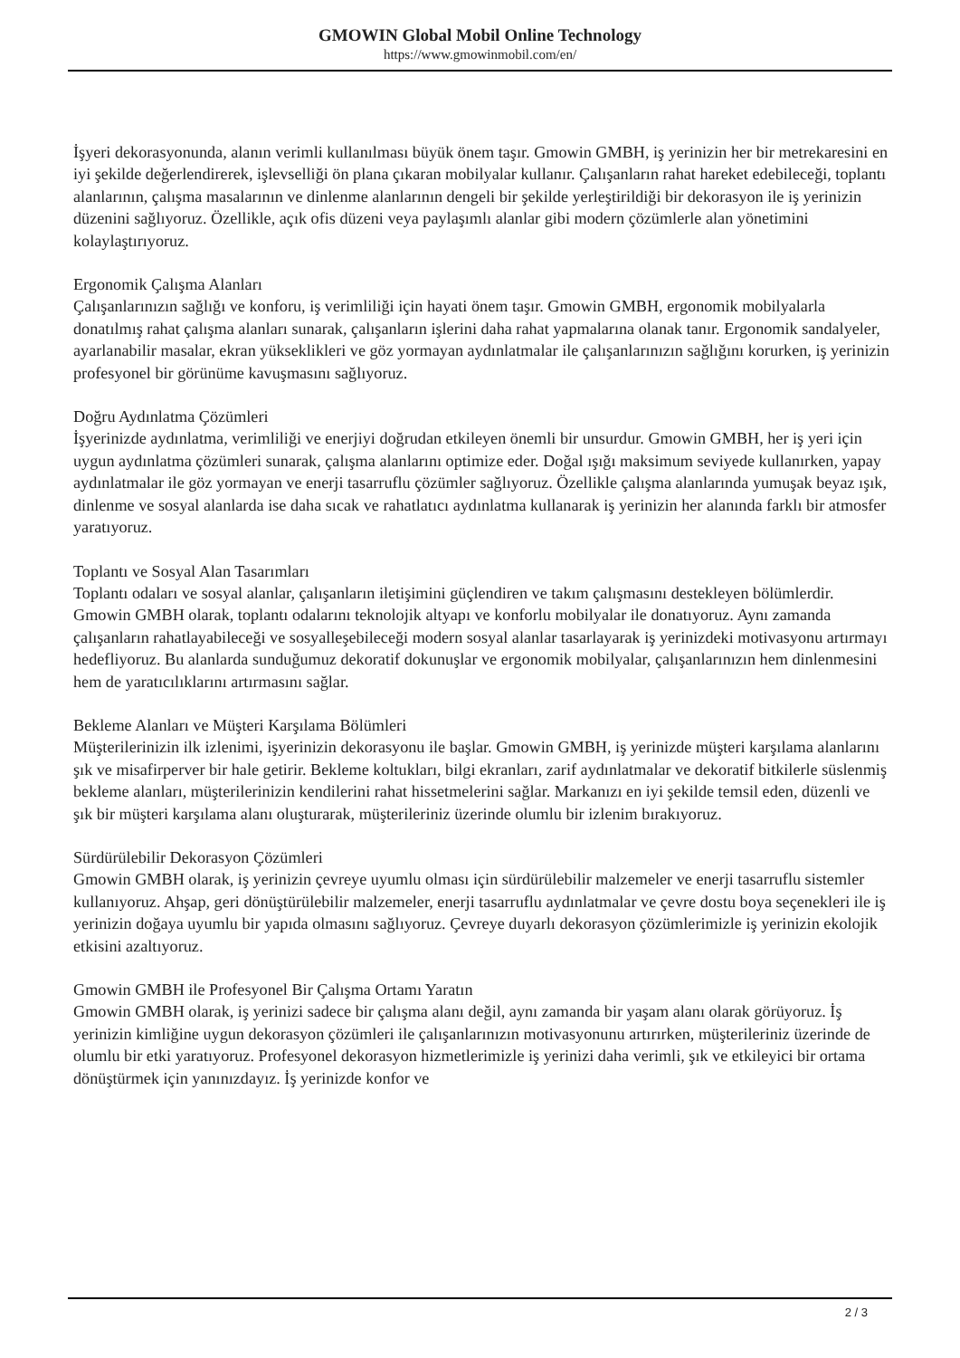GMOWIN Global Mobil Online Technology
https://www.gmowinmobil.com/en/
İşyeri dekorasyonunda, alanın verimli kullanılması büyük önem taşır. Gmowin GMBH, iş yerinizin her bir metrekaresini en iyi şekilde değerlendirerek, işlevselliği ön plana çıkaran mobilyalar kullanır. Çalışanların rahat hareket edebileceği, toplantı alanlarının, çalışma masalarının ve dinlenme alanlarının dengeli bir şekilde yerleştirildiği bir dekorasyon ile iş yerinizin düzenini sağlıyoruz. Özellikle, açık ofis düzeni veya paylaşımlı alanlar gibi modern çözümlerle alan yönetimini kolaylaştırıyoruz.
Ergonomik Çalışma Alanları
Çalışanlarınızın sağlığı ve konforu, iş verimliliği için hayati önem taşır. Gmowin GMBH, ergonomik mobilyalarla donatılmış rahat çalışma alanları sunarak, çalışanların işlerini daha rahat yapmalarına olanak tanır. Ergonomik sandalyeler, ayarlanabilir masalar, ekran yükseklikleri ve göz yormayan aydınlatmalar ile çalışanlarınızın sağlığını korurken, iş yerinizin profesyonel bir görünüme kavuşmasını sağlıyoruz.
Doğru Aydınlatma Çözümleri
İşyerinizde aydınlatma, verimliliği ve enerjiyi doğrudan etkileyen önemli bir unsurdur. Gmowin GMBH, her iş yeri için uygun aydınlatma çözümleri sunarak, çalışma alanlarını optimize eder. Doğal ışığı maksimum seviyede kullanırken, yapay aydınlatmalar ile göz yormayan ve enerji tasarruflu çözümler sağlıyoruz. Özellikle çalışma alanlarında yumuşak beyaz ışık, dinlenme ve sosyal alanlarda ise daha sıcak ve rahatlatıcı aydınlatma kullanarak iş yerinizin her alanında farklı bir atmosfer yaratıyoruz.
Toplantı ve Sosyal Alan Tasarımları
Toplantı odaları ve sosyal alanlar, çalışanların iletişimini güçlendiren ve takım çalışmasını destekleyen bölümlerdir. Gmowin GMBH olarak, toplantı odalarını teknolojik altyapı ve konforlu mobilyalar ile donatıyoruz. Aynı zamanda çalışanların rahatlayabileceği ve sosyalleşebileceği modern sosyal alanlar tasarlayarak iş yerinizdeki motivasyonu artırmayı hedefliyoruz. Bu alanlarda sunduğumuz dekoratif dokunuşlar ve ergonomik mobilyalar, çalışanlarınızın hem dinlenmesini hem de yaratıcılıklarını artırmasını sağlar.
Bekleme Alanları ve Müşteri Karşılama Bölümleri
Müşterilerinizin ilk izlenimi, işyerinizin dekorasyonu ile başlar. Gmowin GMBH, iş yerinizde müşteri karşılama alanlarını şık ve misafirperver bir hale getirir. Bekleme koltukları, bilgi ekranları, zarif aydınlatmalar ve dekoratif bitkilerle süslenmiş bekleme alanları, müşterilerinizin kendilerini rahat hissetmelerini sağlar. Markanızı en iyi şekilde temsil eden, düzenli ve şık bir müşteri karşılama alanı oluşturarak, müşterileriniz üzerinde olumlu bir izlenim bırakıyoruz.
Sürdürülebilir Dekorasyon Çözümleri
Gmowin GMBH olarak, iş yerinizin çevreye uyumlu olması için sürdürülebilir malzemeler ve enerji tasarruflu sistemler kullanıyoruz. Ahşap, geri dönüştürülebilir malzemeler, enerji tasarruflu aydınlatmalar ve çevre dostu boya seçenekleri ile iş yerinizin doğaya uyumlu bir yapıda olmasını sağlıyoruz. Çevreye duyarlı dekorasyon çözümlerimizle iş yerinizin ekolojik etkisini azaltıyoruz.
Gmowin GMBH ile Profesyonel Bir Çalışma Ortamı Yaratın
Gmowin GMBH olarak, iş yerinizi sadece bir çalışma alanı değil, aynı zamanda bir yaşam alanı olarak görüyoruz. İş yerinizin kimliğine uygun dekorasyon çözümleri ile çalışanlarınızın motivasyonunu artırırken, müşterileriniz üzerinde de olumlu bir etki yaratıyoruz. Profesyonel dekorasyon hizmetlerimizle iş yerinizi daha verimli, şık ve etkileyici bir ortama dönüştürmek için yanınızdayız. İş yerinizde konfor ve
2 / 3